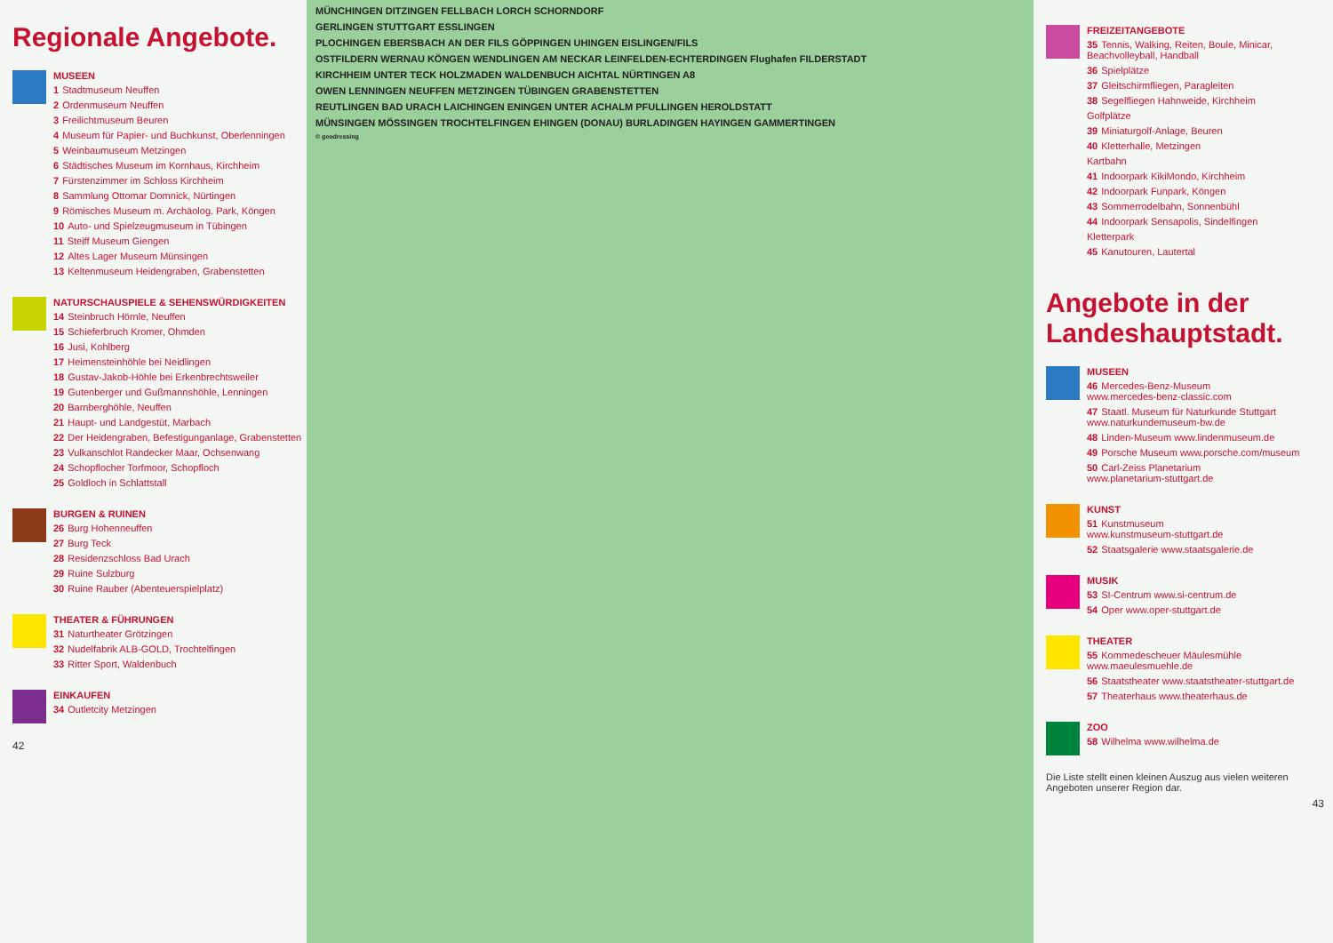Regionale Angebote.
MUSEEN
1 Stadtmuseum Neuffen
2 Ordenmuseum Neuffen
3 Freilichtmuseum Beuren
4 Museum für Papier- und Buchkunst, Oberlenningen
5 Weinbaumuseum Metzingen
6 Städtisches Museum im Kornhaus, Kirchheim
7 Fürstenzimmer im Schloss Kirchheim
8 Sammlung Ottomar Domnick, Nürtingen
9 Römisches Museum m. Archäolog. Park, Köngen
10 Auto- und Spielzeugmuseum in Tübingen
11 Steiff Museum Giengen
12 Altes Lager Museum Münsingen
13 Keltenmuseum Heidengraben, Grabenstetten
NATURSCHAUSPIELE & SEHENSWÜRDIGKEITEN
14 Steinbruch Hörnle, Neuffen
15 Schieferbruch Kromer, Ohmden
16 Jusi, Kohlberg
17 Heimensteinhöhle bei Neidlingen
18 Gustav-Jakob-Höhle bei Erkenbrechtsweiler
19 Gutenberger und Gußmannshöhle, Lenningen
20 Barnberghöhle, Neuffen
21 Haupt- und Landgestüt, Marbach
22 Der Heidengraben, Befestigunganlage, Grabenstetten
23 Vulkanschlot Randecker Maar, Ochsenwang
24 Schopflocher Torfmoor, Schopfloch
25 Goldloch in Schlattstall
BURGEN & RUINEN
26 Burg Hohenneuffen
27 Burg Teck
28 Residenzschloss Bad Urach
29 Ruine Sulzburg
30 Ruine Rauber (Abenteuerspielplatz)
THEATER & FÜHRUNGEN
31 Naturtheater Grötzingen
32 Nudelfabrik ALB-GOLD, Trochtelfingen
33 Ritter Sport, Waldenbuch
EINKAUFEN
34 Outletcity Metzingen
42
MÜNCHINGEN DITZINGEN FELLBACH LORCH SCHORNDORF
GERLINGEN STUTTGART ESSLINGEN
PLOCHINGEN EBERSBACH AN DER FILS GÖPPINGEN UHINGEN EISLINGEN/FILS
OSTFILDERN WERNAU KÖNGEN WENDLINGEN AM NECKAR LEINFELDEN-ECHTERDINGEN Flughafen FILDERSTADT
KIRCHHEIM UNTER TECK HOLZMADEN WALDENBUCH AICHTAL NÜRTINGEN A8
OWEN LENNINGEN NEUFFEN METZINGEN TÜBINGEN GRABENSTETTEN
REUTLINGEN BAD URACH LAICHINGEN ENINGEN UNTER ACHALM PFULLINGEN HEROLDSTATT
MÜNSINGEN MÖSSINGEN TROCHTELFINGEN EHINGEN (DONAU) BURLADINGEN HAYINGEN GAMMERTINGEN
© geodressing
FREIZEITANGEBOTE
35 Tennis, Walking, Reiten, Boule, Minicar, Beachvolleyball, Handball
36 Spielplätze
37 Gleitschirmfliegen, Paragleiten
38 Segelfliegen Hahnweide, Kirchheim
Golfplätze
39 Miniaturgolf-Anlage, Beuren
40 Kletterhalle, Metzingen
Kartbahn
41 Indoorpark KikiMondo, Kirchheim
42 Indoorpark Funpark, Köngen
43 Sommerrodelbahn, Sonnenbühl
44 Indoorpark Sensapolis, Sindelfingen
Kletterpark
45 Kanutouren, Lautertal
Angebote in der Landeshauptstadt.
MUSEEN
46 Mercedes-Benz-Museum
www.mercedes-benz-classic.com
47 Staatl. Museum für Naturkunde Stuttgart
www.naturkundemuseum-bw.de
48 Linden-Museum www.lindenmuseum.de
49 Porsche Museum www.porsche.com/museum
50 Carl-Zeiss Planetarium
www.planetarium-stuttgart.de
KUNST
51 Kunstmuseum
www.kunstmuseum-stuttgart.de
52 Staatsgalerie www.staatsgalerie.de
MUSIK
53 SI-Centrum www.si-centrum.de
54 Oper www.oper-stuttgart.de
THEATER
55 Kommedescheuer Mäulesmühle
www.maeulesmuehle.de
56 Staatstheater www.staatstheater-stuttgart.de
57 Theaterhaus www.theaterhaus.de
ZOO
58 Wilhelma www.wilhelma.de
Die Liste stellt einen kleinen Auszug aus vielen weiteren Angeboten unserer Region dar.
43